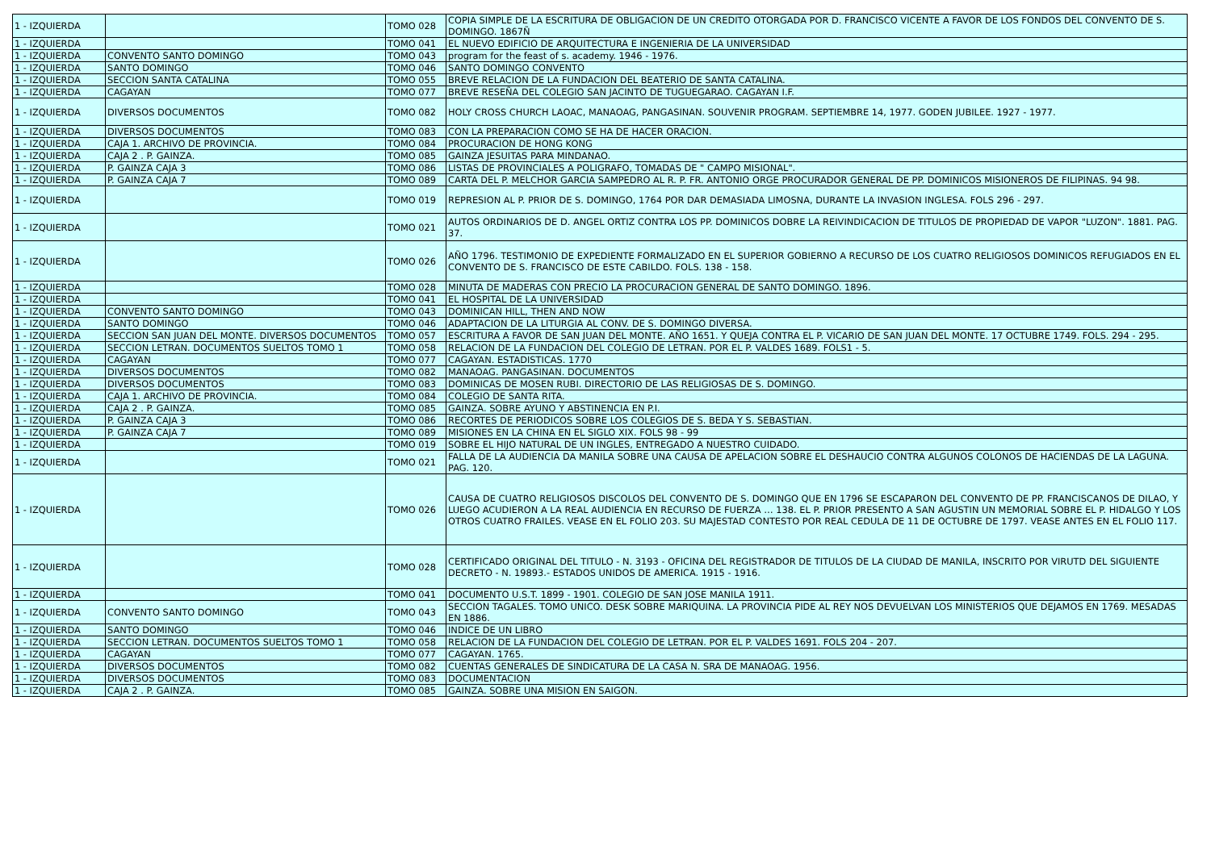| 1 - IZQUIERDA | | TOMO 028 | COPIA SIMPLE DE LA ESCRITURA DE OBLIGACION DE UN CREDITO OTORGADA POR D. FRANCISCO VICENTE A FAVOR DE LOS FONDOS DEL CONVENTO DE S. DOMINGO. 1867Ñ |
| 1 - IZQUIERDA | | TOMO 041 | EL NUEVO EDIFICIO DE ARQUITECTURA E INGENIERIA DE LA UNIVERSIDAD |
| 1 - IZQUIERDA | CONVENTO SANTO DOMINGO | TOMO 043 | program for the feast of s. academy. 1946 - 1976. |
| 1 - IZQUIERDA | SANTO DOMINGO | TOMO 046 | SANTO DOMINGO CONVENTO |
| 1 - IZQUIERDA | SECCION SANTA CATALINA | TOMO 055 | BREVE RELACION DE LA FUNDACION DEL BEATERIO DE SANTA CATALINA. |
| 1 - IZQUIERDA | CAGAYAN | TOMO 077 | BREVE RESEÑA DEL COLEGIO SAN JACINTO DE TUGUEGARAO. CAGAYAN I.F. |
| 1 - IZQUIERDA | DIVERSOS DOCUMENTOS | TOMO 082 | HOLY CROSS CHURCH LAOAC, MANAOAG, PANGASINAN. SOUVENIR PROGRAM. SEPTIEMBRE 14, 1977. GODEN JUBILEE. 1927 - 1977. |
| 1 - IZQUIERDA | DIVERSOS DOCUMENTOS | TOMO 083 | CON LA PREPARACION COMO SE HA DE HACER ORACION. |
| 1 - IZQUIERDA | CAJA 1. ARCHIVO DE PROVINCIA. | TOMO 084 | PROCURACION DE HONG KONG |
| 1 - IZQUIERDA | CAJA 2 . P. GAINZA. | TOMO 085 | GAINZA JESUITAS PARA MINDANAO. |
| 1 - IZQUIERDA | P. GAINZA CAJA 3 | TOMO 086 | LISTAS DE PROVINCIALES A POLIGRAFO, TOMADAS DE " CAMPO MISIONAL". |
| 1 - IZQUIERDA | P. GAINZA CAJA 7 | TOMO 089 | CARTA DEL P. MELCHOR GARCIA SAMPEDRO AL R. P. FR. ANTONIO ORGE PROCURADOR GENERAL DE PP. DOMINICOS MISIONEROS DE FILIPINAS. 94 98. |
| 1 - IZQUIERDA | | TOMO 019 | REPRESION AL P. PRIOR DE S. DOMINGO, 1764 POR DAR DEMASIADA LIMOSNA, DURANTE LA INVASION INGLESA. FOLS 296 - 297. |
| 1 - IZQUIERDA | | TOMO 021 | AUTOS ORDINARIOS DE D. ANGEL ORTIZ CONTRA LOS PP. DOMINICOS DOBRE LA REIVINDICACION DE TITULOS DE PROPIEDAD DE VAPOR "LUZON". 1881. PAG. 37. |
| 1 - IZQUIERDA | | TOMO 026 | AÑO 1796. TESTIMONIO DE EXPEDIENTE FORMALIZADO EN EL SUPERIOR GOBIERNO A RECURSO DE LOS CUATRO RELIGIOSOS DOMINICOS REFUGIADOS EN EL CONVENTO DE S. FRANCISCO DE ESTE CABILDO. FOLS. 138 - 158. |
| 1 - IZQUIERDA | | TOMO 028 | MINUTA DE MADERAS CON PRECIO LA PROCURACION GENERAL DE SANTO DOMINGO. 1896. |
| 1 - IZQUIERDA | | TOMO 041 | EL HOSPITAL DE LA UNIVERSIDAD |
| 1 - IZQUIERDA | CONVENTO SANTO DOMINGO | TOMO 043 | DOMINICAN HILL, THEN AND NOW |
| 1 - IZQUIERDA | SANTO DOMINGO | TOMO 046 | ADAPTACION DE LA LITURGIA AL CONV. DE S. DOMINGO DIVERSA. |
| 1 - IZQUIERDA | SECCION SAN JUAN DEL MONTE. DIVERSOS DOCUMENTOS | TOMO 057 | ESCRITURA A FAVOR DE SAN JUAN DEL MONTE. AÑO 1651. Y QUEJA CONTRA EL P. VICARIO DE SAN JUAN DEL MONTE. 17 OCTUBRE 1749. FOLS. 294 - 295. |
| 1 - IZQUIERDA | SECCION LETRAN. DOCUMENTOS SUELTOS TOMO 1 | TOMO 058 | RELACION DE LA FUNDACION DEL COLEGIO DE LETRAN. POR EL P. VALDES 1689. FOLS1 - 5. |
| 1 - IZQUIERDA | CAGAYAN | TOMO 077 | CAGAYAN. ESTADISTICAS. 1770 |
| 1 - IZQUIERDA | DIVERSOS DOCUMENTOS | TOMO 082 | MANAOAG. PANGASINAN. DOCUMENTOS |
| 1 - IZQUIERDA | DIVERSOS DOCUMENTOS | TOMO 083 | DOMINICAS DE MOSEN RUBI. DIRECTORIO DE LAS RELIGIOSAS DE S. DOMINGO. |
| 1 - IZQUIERDA | CAJA 1. ARCHIVO DE PROVINCIA. | TOMO 084 | COLEGIO DE SANTA RITA. |
| 1 - IZQUIERDA | CAJA 2 . P. GAINZA. | TOMO 085 | GAINZA. SOBRE AYUNO Y ABSTINENCIA EN P.I. |
| 1 - IZQUIERDA | P. GAINZA CAJA 3 | TOMO 086 | RECORTES DE PERIODICOS SOBRE LOS COLEGIOS DE S. BEDA Y S. SEBASTIAN. |
| 1 - IZQUIERDA | P. GAINZA CAJA 7 | TOMO 089 | MISIONES EN LA CHINA EN EL SIGLO XIX. FOLS 98 - 99 |
| 1 - IZQUIERDA | | TOMO 019 | SOBRE EL HIJO NATURAL DE UN INGLES, ENTREGADO A NUESTRO CUIDADO. |
| 1 - IZQUIERDA | | TOMO 021 | FALLA DE LA AUDIENCIA DA MANILA SOBRE UNA CAUSA DE APELACION SOBRE EL DESHAUCIO CONTRA ALGUNOS COLONOS DE HACIENDAS DE LA LAGUNA. PAG. 120. |
| 1 - IZQUIERDA | | TOMO 026 | CAUSA DE CUATRO RELIGIOSOS DISCOLOS DEL CONVENTO DE S. DOMINGO QUE EN 1796 SE ESCAPARON DEL CONVENTO DE PP. FRANCISCANOS DE DILAO, Y LUEGO ACUDIERON A LA REAL AUDIENCIA EN RECURSO DE FUERZA … 138. EL P. PRIOR PRESENTO A SAN AGUSTIN UN MEMORIAL SOBRE EL P. HIDALGO Y LOS OTROS CUATRO FRAILES. VEASE EN EL FOLIO 203. SU MAJESTAD CONTESTO POR REAL CEDULA DE 11 DE OCTUBRE DE 1797. VEASE ANTES EN EL FOLIO 117. |
| 1 - IZQUIERDA | | TOMO 028 | CERTIFICADO ORIGINAL DEL TITULO - N. 3193 - OFICINA DEL REGISTRADOR DE TITULOS DE LA CIUDAD DE MANILA, INSCRITO POR VIRUTD DEL SIGUIENTE DECRETO - N. 19893.- ESTADOS UNIDOS DE AMERICA. 1915 - 1916. |
| 1 - IZQUIERDA | | TOMO 041 | DOCUMENTO U.S.T. 1899 - 1901. COLEGIO DE SAN JOSE MANILA 1911. |
| 1 - IZQUIERDA | CONVENTO SANTO DOMINGO | TOMO 043 | SECCION TAGALES. TOMO UNICO. DESK SOBRE MARIQUINA. LA PROVINCIA PIDE AL REY NOS DEVUELVAN LOS MINISTERIOS QUE DEJAMOS EN 1769. MESADAS EN 1886. |
| 1 - IZQUIERDA | SANTO DOMINGO | TOMO 046 | INDICE DE UN LIBRO |
| 1 - IZQUIERDA | SECCION LETRAN. DOCUMENTOS SUELTOS TOMO 1 | TOMO 058 | RELACION DE LA FUNDACION DEL COLEGIO DE LETRAN. POR EL P. VALDES 1691. FOLS 204 - 207. |
| 1 - IZQUIERDA | CAGAYAN | TOMO 077 | CAGAYAN. 1765. |
| 1 - IZQUIERDA | DIVERSOS DOCUMENTOS | TOMO 082 | CUENTAS GENERALES DE SINDICATURA DE LA CASA N. SRA DE MANAOAG. 1956. |
| 1 - IZQUIERDA | DIVERSOS DOCUMENTOS | TOMO 083 | DOCUMENTACION |
| 1 - IZQUIERDA | CAJA 2 . P. GAINZA. | TOMO 085 | GAINZA. SOBRE UNA MISION EN SAIGON. |